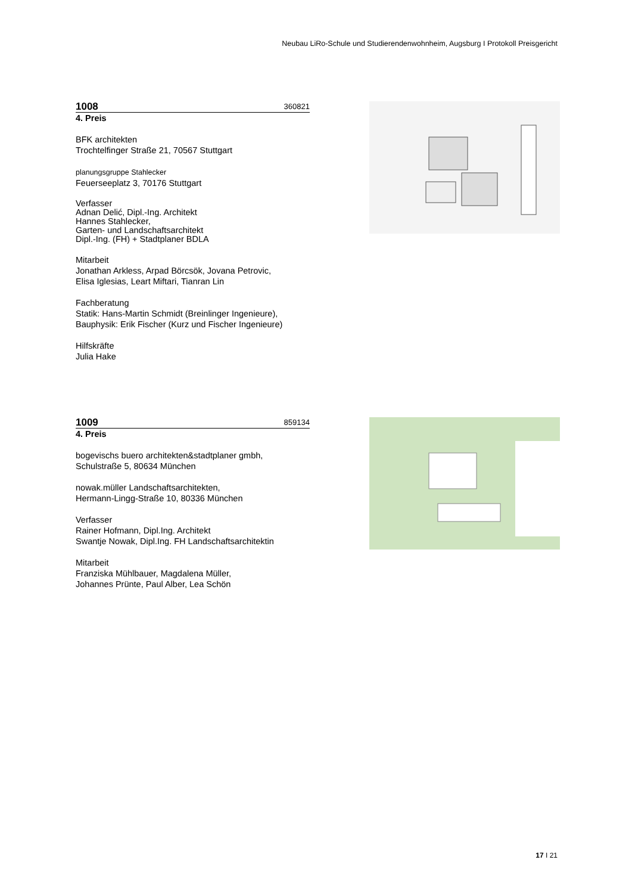Neubau LiRo-Schule und Studierendenwohnheim, Augsburg I Protokoll Preisgericht
1008 360821
4. Preis
BFK architekten
Trochtelfinger Straße 21, 70567 Stuttgart
planungsgruppe Stahlecker
Feuerseeplatz 3, 70176 Stuttgart
Verfasser
Adnan Delić, Dipl.-Ing. Architekt
Hannes Stahlecker,
Garten- und Landschaftsarchitekt
Dipl.-Ing. (FH) + Stadtplaner BDLA
Mitarbeit
Jonathan Arkless, Arpad Börcsök, Jovana Petrovic,
Elisa Iglesias, Leart Miftari, Tianran Lin
Fachberatung
Statik: Hans-Martin Schmidt (Breinlinger Ingenieure),
Bauphysik: Erik Fischer (Kurz und Fischer Ingenieure)
Hilfskräfte
Julia Hake
1009 859134
4. Preis
bogevischs buero architekten&stadtplaner gmbh,
Schulstraße 5, 80634 München
nowak.müller Landschaftsarchitekten,
Hermann-Lingg-Straße 10, 80336 München
Verfasser
Rainer Hofmann, Dipl.Ing. Architekt
Swantje Nowak, Dipl.Ing. FH Landschaftsarchitektin
Mitarbeit
Franziska Mühlbauer, Magdalena Müller,
Johannes Prünte, Paul Alber, Lea Schön
17 I 21